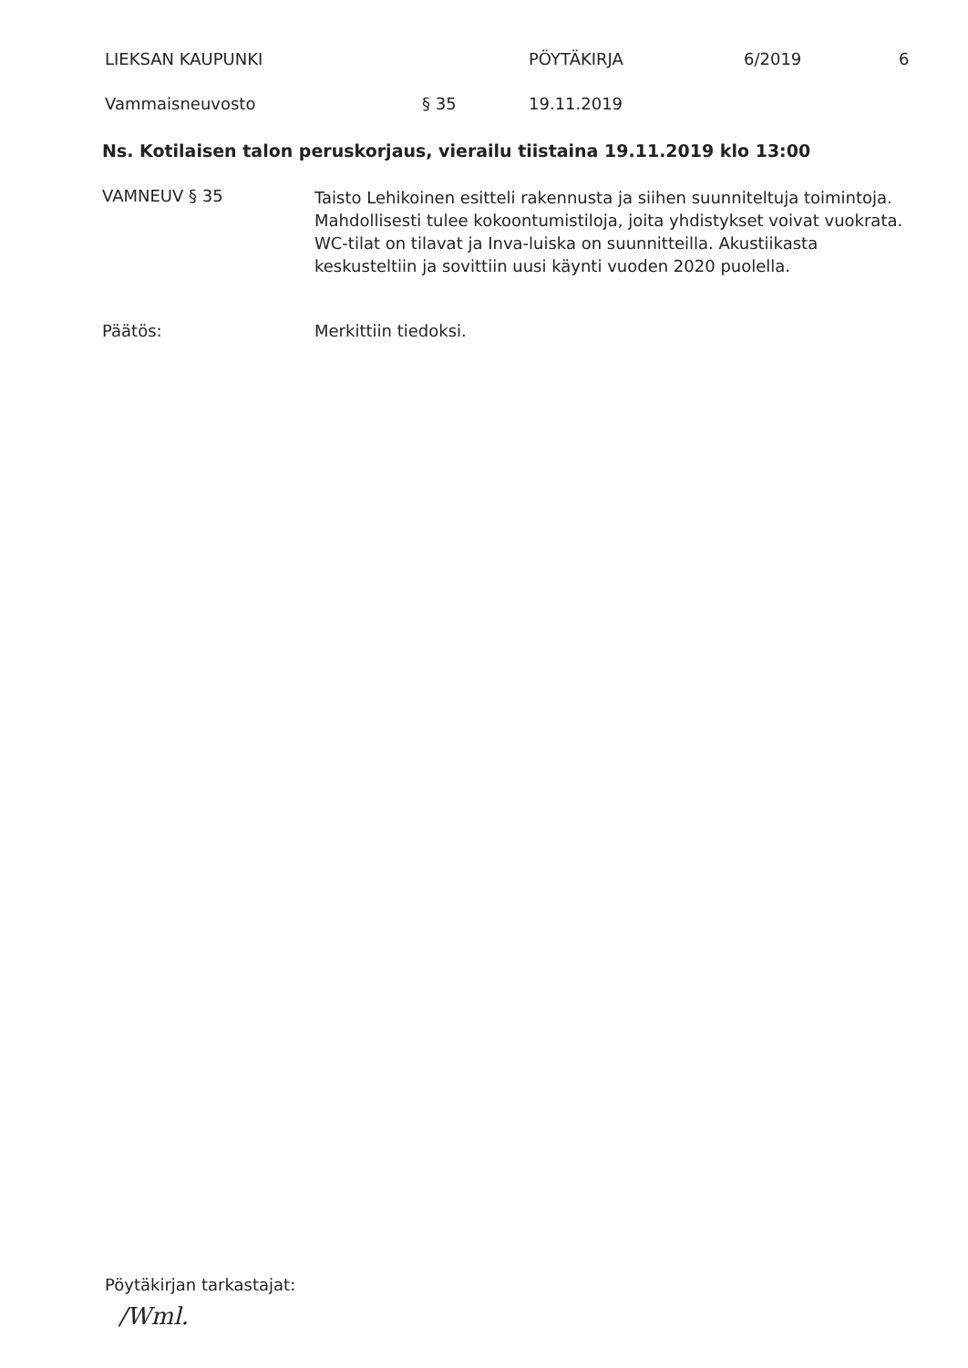LIEKSAN KAUPUNKI PÖYTÄKIRJA 6/2019 6
Vammaisneuvosto § 35 19.11.2019
Ns. Kotilaisen talon peruskorjaus, vierailu tiistaina 19.11.2019 klo 13:00
VAMNEUV § 35
Taisto Lehikoinen esitteli rakennusta ja siihen suunniteltuja toimintoja. Mahdollisesti tulee kokoontumistiloja, joita yhdistykset voivat vuokrata. WC-tilat on tilavat ja Inva-luiska on suunnitteilla. Akustiikasta keskusteltiin ja sovittiin uusi käynti vuoden 2020 puolella.
Päätös: Merkittiin tiedoksi.
Pöytäkirjan tarkastajat:
/Wml.